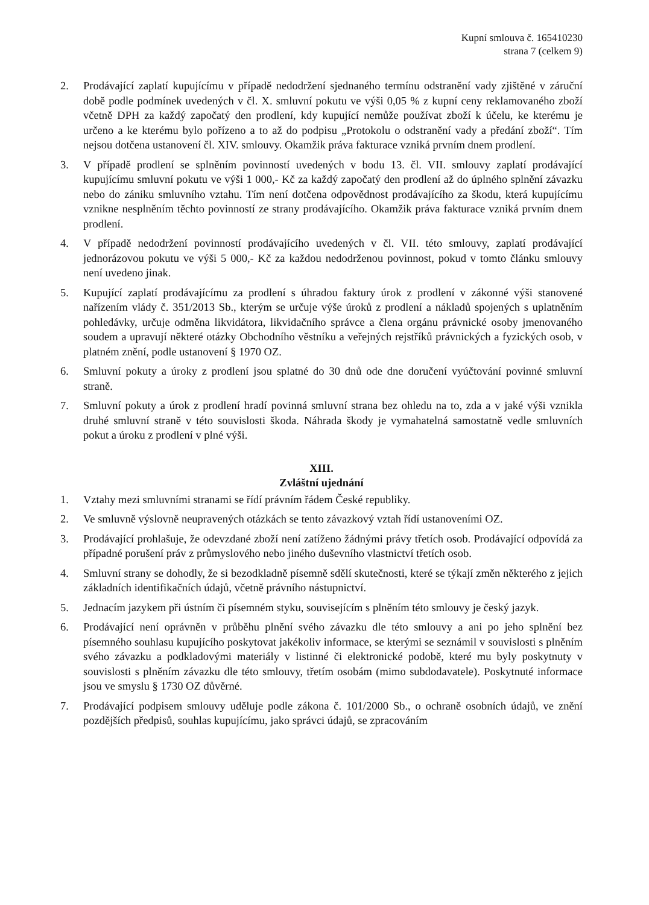Kupní smlouva č. 165410230
strana 7 (celkem 9)
2. Prodávající zaplatí kupujícímu v případě nedodržení sjednaného termínu odstranění vady zjištěné v záruční době podle podmínek uvedených v čl. X. smluvní pokutu ve výši 0,05 % z kupní ceny reklamovaného zboží včetně DPH za každý započatý den prodlení, kdy kupující nemůže používat zboží k účelu, ke kterému je určeno a ke kterému bylo pořízeno a to až do podpisu „Protokolu o odstranění vady a předání zboží“. Tím nejsou dotčena ustanovení čl. XIV. smlouvy. Okamžik práva fakturace vzniká prvním dnem prodlení.
3. V případě prodlení se splněním povinností uvedených v bodu 13. čl. VII. smlouvy zaplatí prodávající kupujícímu smluvní pokutu ve výši 1 000,- Kč za každý započatý den prodlení až do úplného splnění závazku nebo do zániku smluvního vztahu. Tím není dotčena odpovědnost prodávajícího za škodu, která kupujícímu vznikne nesplněním těchto povinností ze strany prodávajícího. Okamžik práva fakturace vzniká prvním dnem prodlení.
4. V případě nedodržení povinností prodávajícího uvedených v čl. VII. této smlouvy, zaplatí prodávající jednorázovou pokutu ve výši 5 000,- Kč za každou nedodrženou povinnost, pokud v tomto článku smlouvy není uvedeno jinak.
5. Kupující zaplatí prodávajícímu za prodlení s úhradou faktury úrok z prodlení v zákonné výši stanovené nařízením vlády č. 351/2013 Sb., kterým se určuje výše úroků z prodlení a nákladů spojených s uplatněním pohledávky, určuje odměna likvidátora, likvidačního správce a člena orgánu právnické osoby jmenovaného soudem a upravují některé otázky Obchodního věstníku a veřejných rejstříků právnických a fyzických osob, v platném znění, podle ustanovení § 1970 OZ.
6. Smluvní pokuty a úroky z prodlení jsou splatné do 30 dnů ode dne doručení vyúčtování povinné smluvní straně.
7. Smluvní pokuty a úrok z prodlení hradí povinná smluvní strana bez ohledu na to, zda a v jaké výši vznikla druhé smluvní straně v této souvislosti škoda. Náhrada škody je vymahatelná samostatně vedle smluvních pokut a úroku z prodlení v plné výši.
XIII.
Zvláštní ujednání
1. Vztahy mezi smluvními stranami se řídí právním řádem České republiky.
2. Ve smluvně výslovně neupravených otázkách se tento závazkový vztah řídí ustanoveními OZ.
3. Prodávající prohlašuje, že odevzdané zboží není zatíženo žádnými právy třetích osob. Prodávající odpovídá za případné porušení práv z průmyslového nebo jiného duševního vlastnictví třetích osob.
4. Smluvní strany se dohodly, že si bezodkladně písemně sdělí skutečnosti, které se týkají změn některého z jejich základních identifikačních údajů, včetně právního nástupnictví.
5. Jednacím jazykem při ústním či písemném styku, souvisejícím s plněním této smlouvy je český jazyk.
6. Prodávající není oprávněn v průběhu plnění svého závazku dle této smlouvy a ani po jeho splnění bez písemného souhlasu kupujícího poskytovat jakékoliv informace, se kterými se seznámil v souvislosti s plněním svého závazku a podkladovými materiály v listinné či elektronické podobě, které mu byly poskytnuty v souvislosti s plněním závazku dle této smlouvy, třetím osobám (mimo subdodavatele). Poskytnuté informace jsou ve smyslu § 1730 OZ důvěrné.
7. Prodávající podpisem smlouvy uděluje podle zákona č. 101/2000 Sb., o ochraně osobních údajů, ve znění pozdějších předpisů, souhlas kupujícímu, jako správci údajů, se zpracováním